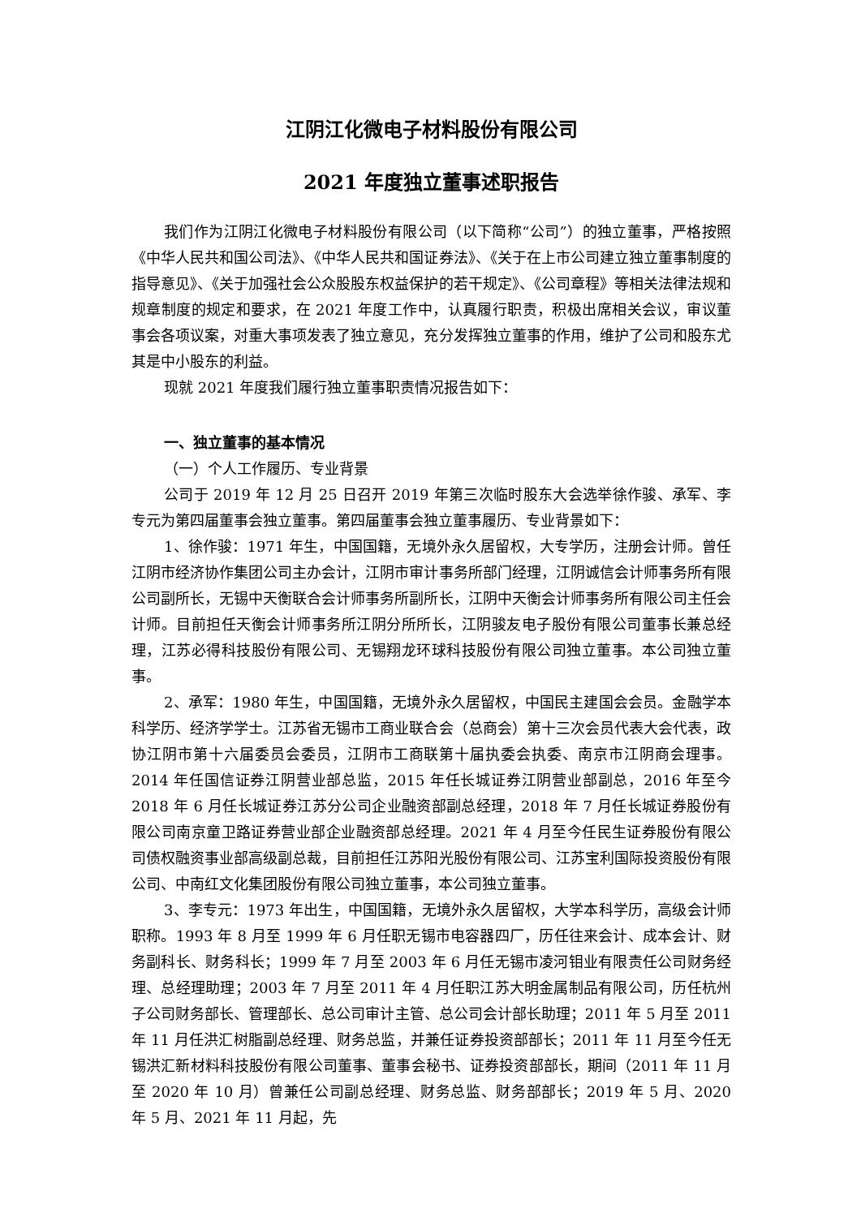江阴江化微电子材料股份有限公司
2021 年度独立董事述职报告
我们作为江阴江化微电子材料股份有限公司（以下简称“公司”）的独立董事，严格按照《中华人民共和国公司法》、《中华人民共和国证券法》、《关于在上市公司建立独立董事制度的指导意见》、《关于加强社会公众股股东权益保护的若干规定》、《公司章程》等相关法律法规和规章制度的规定和要求，在 2021 年度工作中，认真履行职责，积极出席相关会议，审议董事会各项议案，对重大事项发表了独立意见，充分发挥独立董事的作用，维护了公司和股东尤其是中小股东的利益。
现就 2021 年度我们履行独立董事职责情况报告如下：
一、独立董事的基本情况
（一）个人工作履历、专业背景
公司于 2019 年 12 月 25 日召开 2019 年第三次临时股东大会选举徐作骏、承军、李专元为第四届董事会独立董事。第四届董事会独立董事履历、专业背景如下：
1、徐作骏：1971 年生，中国国籍，无境外永久居留权，大专学历，注册会计师。曾任江阴市经济协作集团公司主办会计，江阴市审计事务所部门经理，江阴诚信会计师事务所有限公司副所长，无锡中天衡联合会计师事务所副所长，江阴中天衡会计师事务所有限公司主任会计师。目前担任天衡会计师事务所江阴分所所长，江阴骏友电子股份有限公司董事长兼总经理，江苏必得科技股份有限公司、无锡翔龙环球科技股份有限公司独立董事。本公司独立董事。
2、承军：1980 年生，中国国籍，无境外永久居留权，中国民主建国会会员。金融学本科学历、经济学学士。江苏省无锡市工商业联合会（总商会）第十三次会员代表大会代表，政协江阴市第十六届委员会委员，江阴市工商联第十届执委会执委、南京市江阴商会理事。2014 年任国信证券江阴营业部总监，2015 年任长城证券江阴营业部副总，2016 年至今 2018 年 6 月任长城证券江苏分公司企业融资部副总经理，2018 年 7 月任长城证券股份有限公司南京童卫路证券营业部企业融资部总经理。2021 年 4 月至今任民生证券股份有限公司债权融资事业部高级副总裁，目前担任江苏阳光股份有限公司、江苏宝利国际投资股份有限公司、中南红文化集团股份有限公司独立董事，本公司独立董事。
3、李专元：1973 年出生，中国国籍，无境外永久居留权，大学本科学历，高级会计师职称。1993 年 8 月至 1999 年 6 月任职无锡市电容器四厂，历任往来会计、成本会计、财务副科长、财务科长；1999 年 7 月至 2003 年 6 月任无锡市凌河钼业有限责任公司财务经理、总经理助理；2003 年 7 月至 2011 年 4 月任职江苏大明金属制品有限公司，历任杭州子公司财务部长、管理部长、总公司审计主管、总公司会计部长助理；2011 年 5 月至 2011 年 11 月任洪汇树脂副总经理、财务总监，并兼任证券投资部部长；2011 年 11 月至今任无锡洪汇新材料科技股份有限公司董事、董事会秘书、证券投资部部长，期间（2011 年 11 月至 2020 年 10 月）曾兼任公司副总经理、财务总监、财务部部长；2019 年 5 月、2020 年 5 月、2021 年 11 月起，先